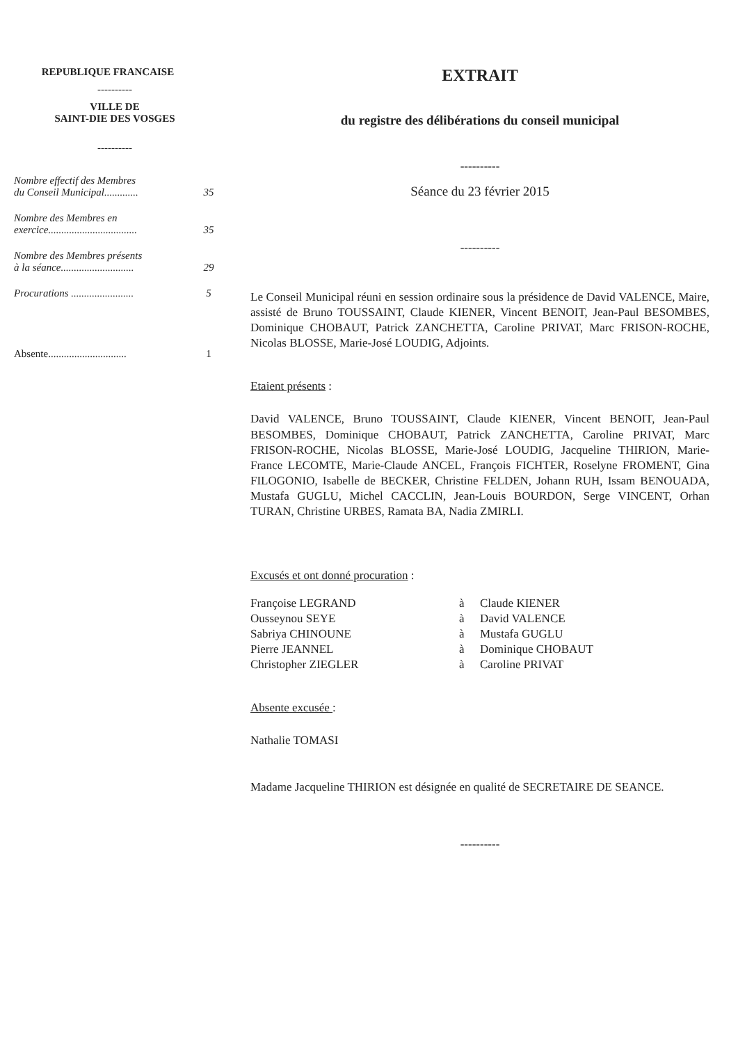REPUBLIQUE FRANCAISE
----------
VILLE DE
SAINT-DIE DES VOSGES
----------
Nombre effectif des Membres
du Conseil Municipal............. 35
Nombre des Membres en
exercice.................................. 35
Nombre des Membres présents
à la séance............................ 29
Procurations ........................ 5
Absente.............................. 1
EXTRAIT
du registre des délibérations du conseil municipal
----------
Séance du 23 février 2015
----------
Le Conseil Municipal réuni en session ordinaire sous la présidence de David VALENCE, Maire, assisté de Bruno TOUSSAINT, Claude KIENER, Vincent BENOIT, Jean-Paul BESOMBES, Dominique CHOBAUT, Patrick ZANCHETTA, Caroline PRIVAT, Marc FRISON-ROCHE, Nicolas BLOSSE, Marie-José LOUDIG, Adjoints.
Etaient présents :
David VALENCE, Bruno TOUSSAINT, Claude KIENER, Vincent BENOIT, Jean-Paul BESOMBES, Dominique CHOBAUT, Patrick ZANCHETTA, Caroline PRIVAT, Marc FRISON-ROCHE, Nicolas BLOSSE, Marie-José LOUDIG, Jacqueline THIRION, Marie-France LECOMTE, Marie-Claude ANCEL, François FICHTER, Roselyne FROMENT, Gina FILOGONIO, Isabelle de BECKER, Christine FELDEN, Johann RUH, Issam BENOUADA, Mustafa GUGLU, Michel CACCLIN, Jean-Louis BOURDON, Serge VINCENT, Orhan TURAN, Christine URBES, Ramata BA, Nadia ZMIRLI.
Excusés et ont donné procuration :
| Françoise LEGRAND | à | Claude KIENER |
| Ousseynou SEYE | à | David VALENCE |
| Sabriya CHINOUNE | à | Mustafa GUGLU |
| Pierre JEANNEL | à | Dominique CHOBAUT |
| Christopher ZIEGLER | à | Caroline PRIVAT |
Absente excusée :
Nathalie TOMASI
Madame Jacqueline THIRION est désignée en qualité de SECRETAIRE DE SEANCE.
----------